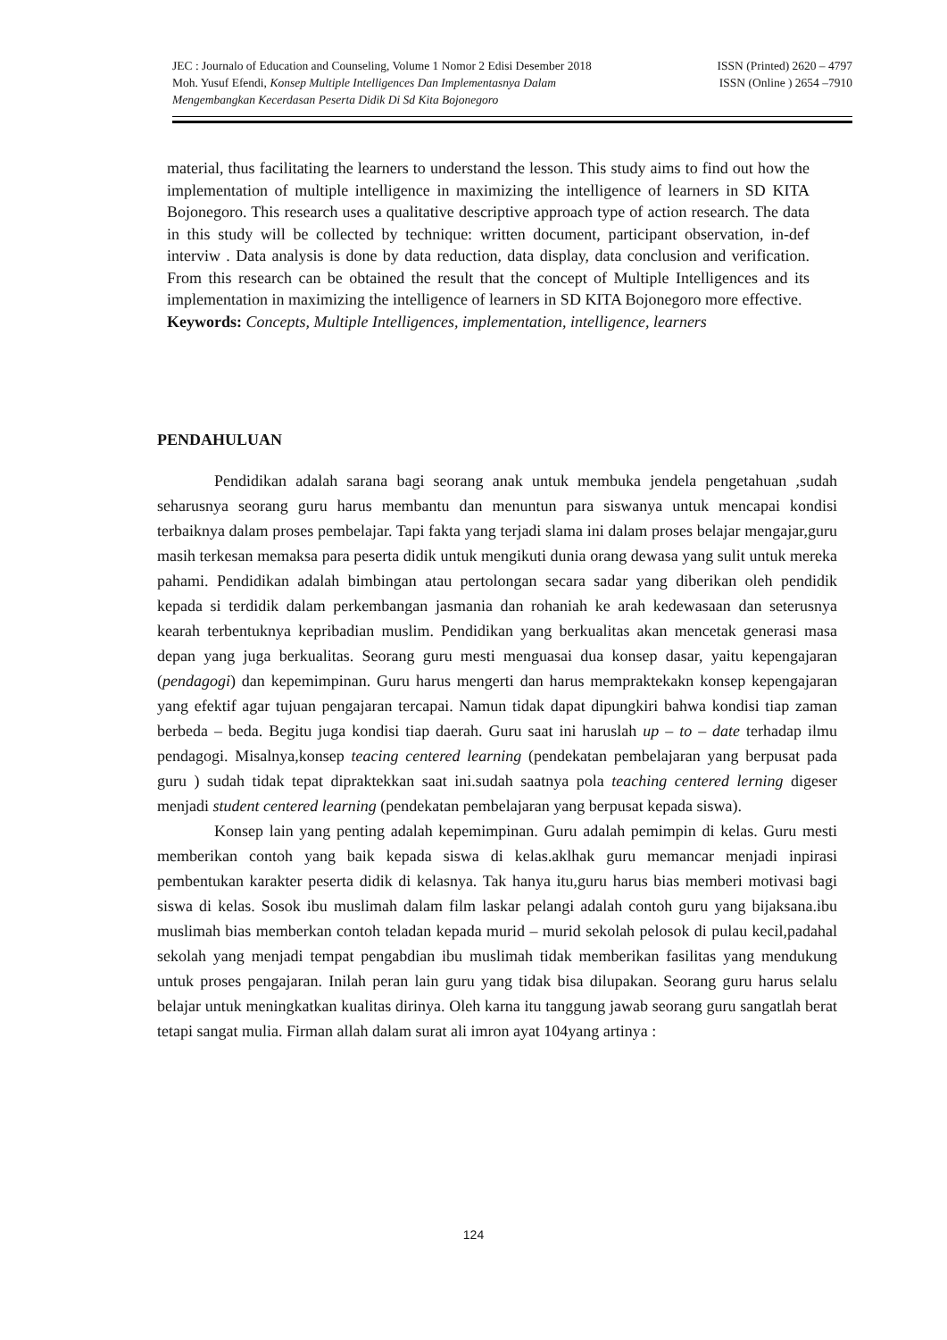JEC : Journalo of Education and Counseling, Volume 1 Nomor 2 Edisi Desember 2018 ISSN (Printed) 2620 – 4797
Moh. Yusuf Efendi, Konsep Multiple Intelligences Dan Implementasnya Dalam ISSN (Online ) 2654 –7910
Mengembangkan Kecerdasan Peserta Didik Di Sd Kita Bojonegoro
material, thus facilitating the learners to understand the lesson. This study aims to find out how the implementation of multiple intelligence in maximizing the intelligence of learners in SD KITA Bojonegoro. This research uses a qualitative descriptive approach type of action research. The data in this study will be collected by technique: written document, participant observation, in-def interviw . Data analysis is done by data reduction, data display, data conclusion and verification. From this research can be obtained the result that the concept of Multiple Intelligences and its implementation in maximizing the intelligence of learners in SD KITA Bojonegoro more effective.
Keywords: Concepts, Multiple Intelligences, implementation, intelligence, learners
PENDAHULUAN
Pendidikan adalah sarana bagi seorang anak untuk membuka jendela pengetahuan ,sudah seharusnya seorang guru harus membantu dan menuntun para siswanya untuk mencapai kondisi terbaiknya dalam proses pembelajar. Tapi fakta yang terjadi slama ini dalam proses belajar mengajar,guru masih terkesan memaksa para peserta didik untuk mengikuti dunia orang dewasa yang sulit untuk mereka pahami. Pendidikan adalah bimbingan atau pertolongan secara sadar yang diberikan oleh pendidik kepada si terdidik dalam perkembangan jasmania dan rohaniah ke arah kedewasaan dan seterusnya kearah terbentuknya kepribadian muslim. Pendidikan yang berkualitas akan mencetak generasi masa depan yang juga berkualitas. Seorang guru mesti menguasai dua konsep dasar, yaitu kepengajaran (pendagogi) dan kepemimpinan. Guru harus mengerti dan harus mempraktekakn konsep kepengajaran yang efektif agar tujuan pengajaran tercapai. Namun tidak dapat dipungkiri bahwa kondisi tiap zaman berbeda – beda. Begitu juga kondisi tiap daerah. Guru saat ini haruslah up – to – date terhadap ilmu pendagogi. Misalnya,konsep teacing centered learning (pendekatan pembelajaran yang berpusat pada guru ) sudah tidak tepat dipraktekkan saat ini.sudah saatnya pola teaching centered lerning digeser menjadi student centered learning (pendekatan pembelajaran yang berpusat kepada siswa).
Konsep lain yang penting adalah kepemimpinan. Guru adalah pemimpin di kelas. Guru mesti memberikan contoh yang baik kepada siswa di kelas.aklhak guru memancar menjadi inpirasi pembentukan karakter peserta didik di kelasnya. Tak hanya itu,guru harus bias memberi motivasi bagi siswa di kelas. Sosok ibu muslimah dalam film laskar pelangi adalah contoh guru yang bijaksana.ibu muslimah bias memberkan contoh teladan kepada murid – murid sekolah pelosok di pulau kecil,padahal sekolah yang menjadi tempat pengabdian ibu muslimah tidak memberikan fasilitas yang mendukung untuk proses pengajaran. Inilah peran lain guru yang tidak bisa dilupakan. Seorang guru harus selalu belajar untuk meningkatkan kualitas dirinya. Oleh karna itu tanggung jawab seorang guru sangatlah berat tetapi sangat mulia. Firman allah dalam surat ali imron ayat 104yang artinya :
124